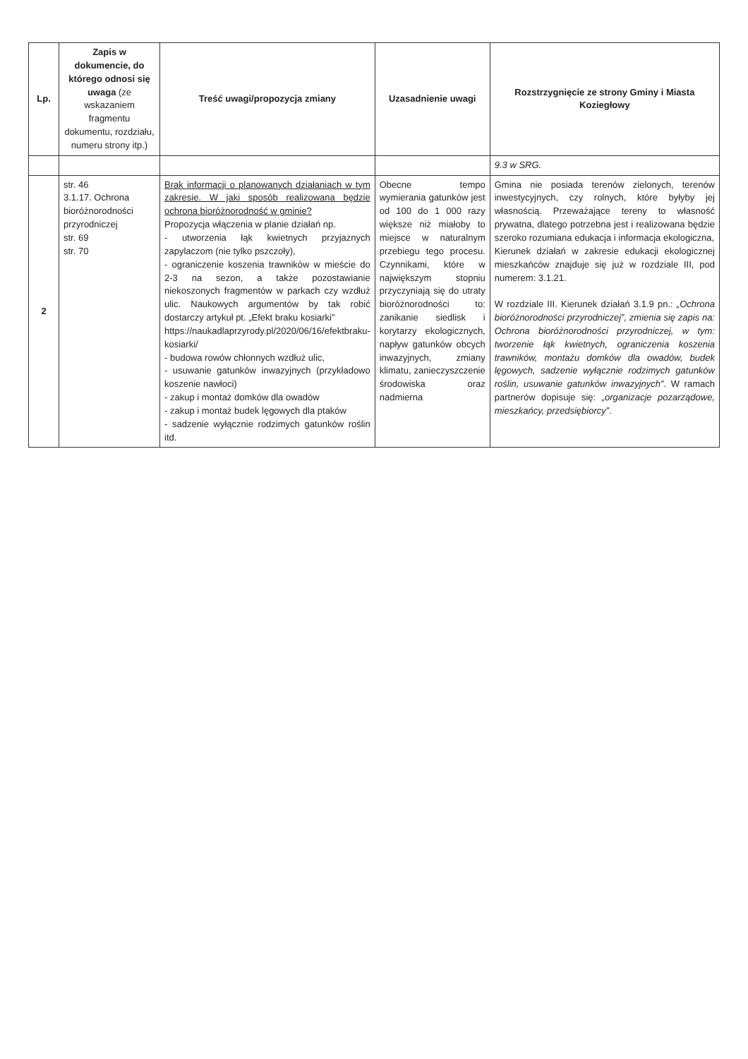| Lp. | Zapis w dokumencie, do którego odnosi się uwaga (ze wskazaniem fragmentu dokumentu, rozdziału, numeru strony itp.) | Treść uwagi/propozycja zmiany | Uzasadnienie uwagi | Rozstrzygnięcie ze strony Gminy i Miasta Koziegłowy |
| --- | --- | --- | --- | --- |
| | | | | 9.3 w SRG. |
| 2 | str. 46 3.1.17. Ochrona bioróżnorodności przyrodniczej str. 69 str. 70 | Brak informacji o planowanych działaniach w tym zakresie. W jaki sposób realizowana będzie ochrona bioróżnorodność w gminie? Propozycja włączenia w planie działań np. - utworzenia łąk kwietnych przyjaznych zapylaczom (nie tylko pszczoły), - ograniczenie koszenia trawników w mieście do 2-3 na sezon, a także pozostawianie niekoszonych fragmentów w parkach czy wzdłuż ulic. Naukowych argumentów by tak robić dostarczy artykuł pt. „Efekt braku kosiarki” https://naukadlaprzyrody.pl/2020/06/16/efektbraku-kosiarki/ - budowa rowów chłonnych wzdłuż ulic, - usuwanie gatunków inwazyjnych (przykładowo koszenie nawłoci) - zakup i montaż domków dla owadów - zakup i montaż budek lęgowych dla ptaków - sadzenie wyłącznie rodzimych gatunków roślin itd. | Obecne tempo wymierania gatunków jest od 100 do 1 000 razy większe niż miałoby to miejsce w naturalnym przebiegu tego procesu. Czynnikami, które w największym stopniu przyczyniają się do utraty bioróżnorodności to: zanikanie siedlisk i korytarzy ekologicznych, napływ gatunków obcych inwazyjnych, zmiany klimatu, zanieczyszczenie środowiska oraz nadmierna | Gmina nie posiada terenów zielonych, terenów inwestycyjnych, czy rolnych, które byłyby jej własnością. Przeważające tereny to własność prywatna, dlatego potrzebna jest i realizowana będzie szeroko rozumiana edukacja i informacja ekologiczna, Kierunek działań w zakresie edukacji ekologicznej mieszkańców znajduje się już w rozdziale III, pod numerem: 3.1.21. W rozdziale III. Kierunek działań 3.1.9 pn.: „Ochrona bioróżnorodności przyrodniczej”, zmienia się zapis na: Ochrona bioróżnorodności przyrodniczej, w tym: tworzenie łąk kwietnych, ograniczenia koszenia trawników, montażu domków dla owadów, budek lęgowych, sadzenie wyłącznie rodzimych gatunków roślin, usuwanie gatunków inwazyjnych” . W ramach partnerów dopisuje się: „organizacje pozarządowe, mieszkańcy, przedsiębiorcy” . |